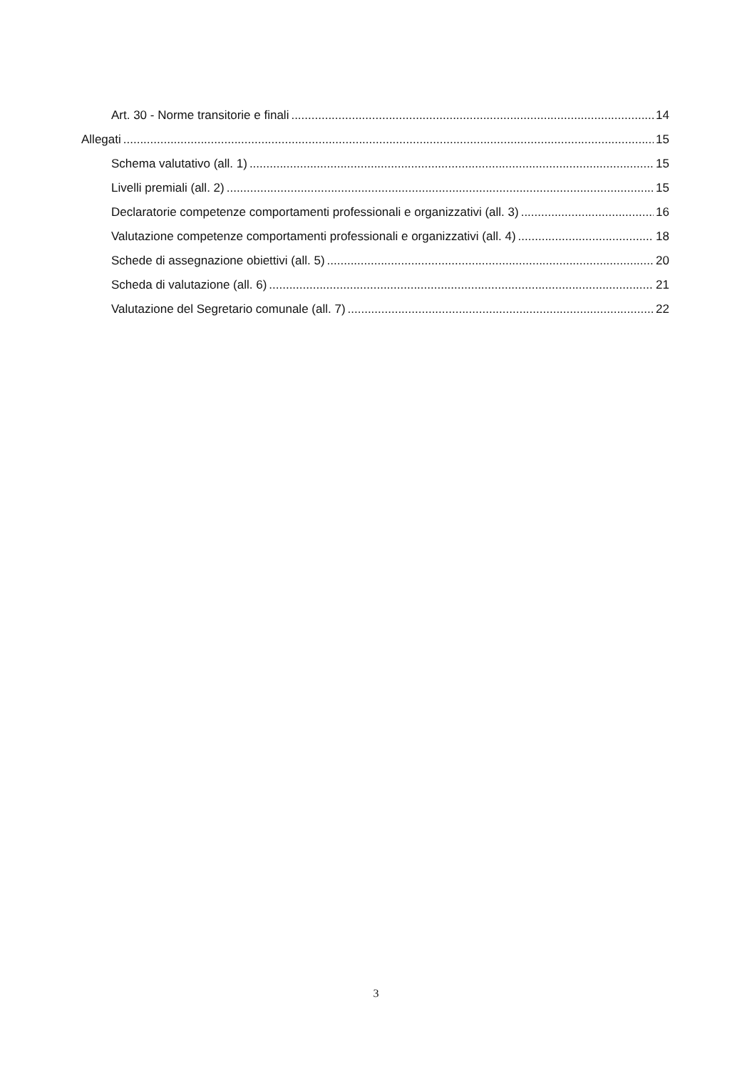Art. 30 - Norme transitorie e finali 14
Allegati 15
Schema valutativo (all. 1) 15
Livelli premiali (all. 2) 15
Declaratorie competenze comportamenti professionali e organizzativi (all. 3) 16
Valutazione competenze comportamenti professionali e organizzativi (all. 4) 18
Schede di assegnazione obiettivi (all. 5) 20
Scheda di valutazione (all. 6) 21
Valutazione del Segretario comunale (all. 7) 22
3